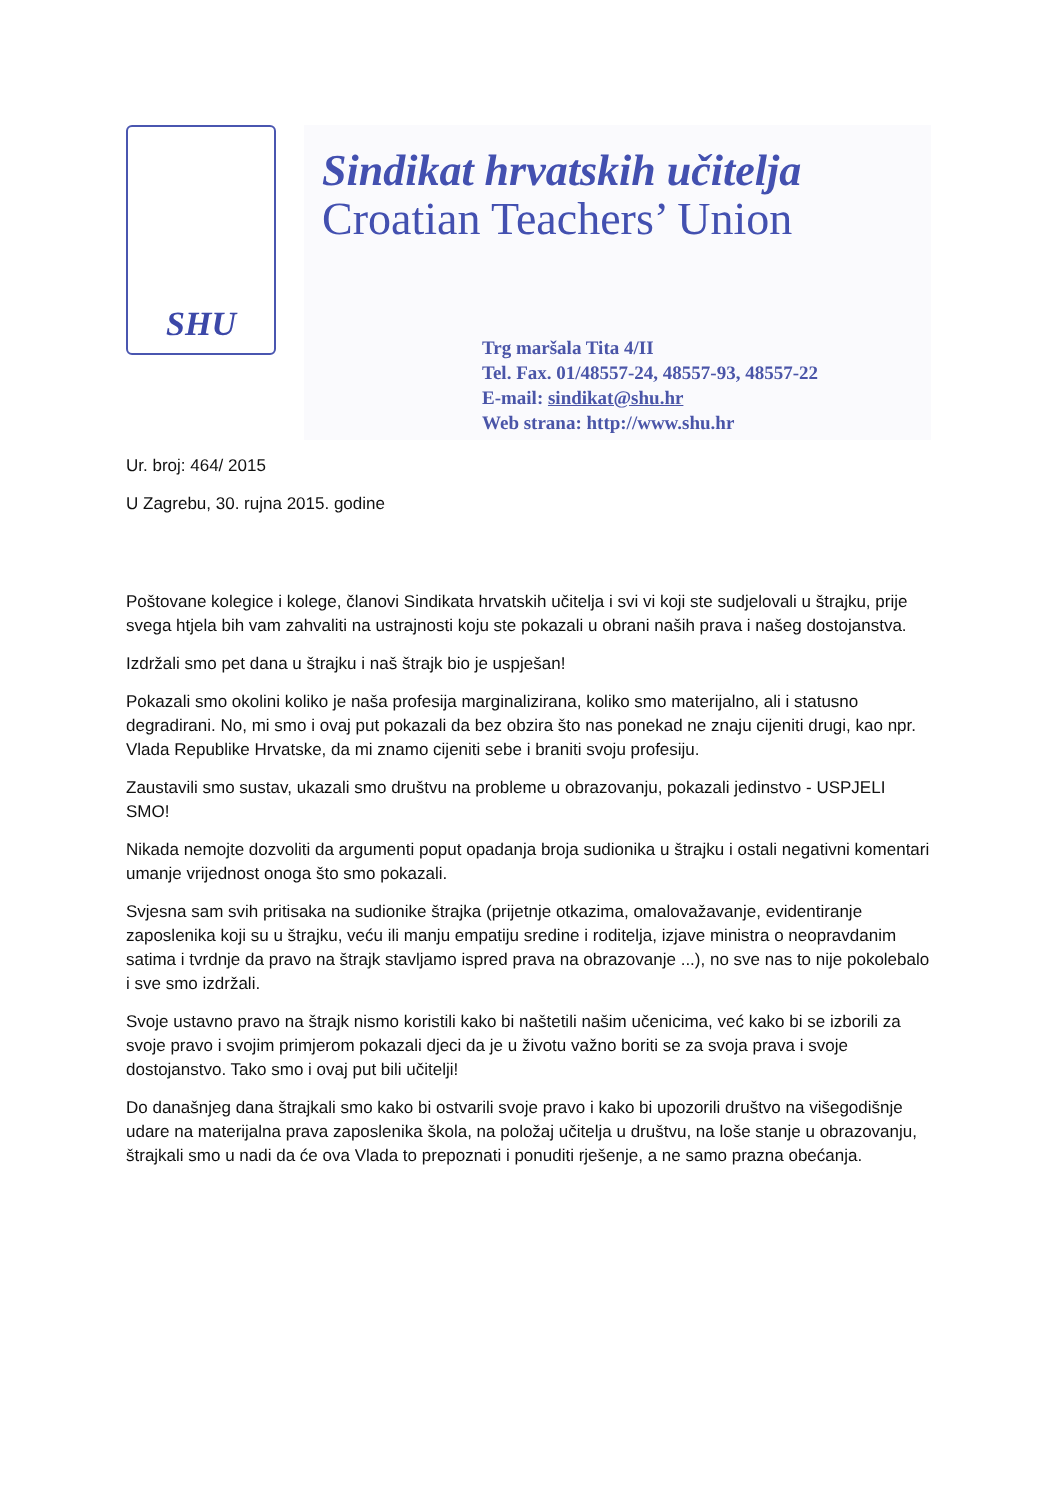SHU
Sindikat hrvatskih učitelja
Croatian Teachers’ Union
Trg maršala Tita 4/II
Tel. Fax. 01/48557-24, 48557-93, 48557-22
E-mail: sindikat@shu.hr
Web strana: http://www.shu.hr
Ur. broj: 464/ 2015
U Zagrebu, 30. rujna 2015. godine
Poštovane kolegice i kolege, članovi Sindikata hrvatskih učitelja i svi vi koji ste sudjelovali u štrajku, prije svega htjela bih vam zahvaliti na ustrajnosti koju ste pokazali u obrani naših prava i našeg dostojanstva.
Izdržali smo pet dana u štrajku i naš štrajk bio je uspješan!
Pokazali smo okolini koliko je naša profesija marginalizirana, koliko smo materijalno, ali i statusno degradirani. No, mi smo i ovaj put pokazali da bez obzira što nas ponekad ne znaju cijeniti drugi, kao npr. Vlada Republike Hrvatske, da mi znamo cijeniti sebe i braniti svoju profesiju.
Zaustavili smo sustav, ukazali smo društvu na probleme u obrazovanju, pokazali jedinstvo - USPJELI SMO!
Nikada nemojte dozvoliti da argumenti poput opadanja broja sudionika u štrajku i ostali negativni komentari umanje vrijednost onoga što smo pokazali.
Svjesna sam svih pritisaka na sudionike štrajka (prijetnje otkazima, omalovažavanje, evidentiranje zaposlenika koji su u štrajku, veću ili manju empatiju sredine i roditelja, izjave ministra o neopravdanim satima i tvrdnje da pravo na štrajk stavljamo ispred prava na obrazovanje ...), no sve nas to nije pokolebalo i sve smo izdržali.
Svoje ustavno pravo na štrajk nismo koristili kako bi naštetili našim učenicima, već kako bi se izborili za svoje pravo i svojim primjerom pokazali djeci da je u životu važno boriti se za svoja prava i svoje dostojanstvo. Tako smo i ovaj put bili učitelji!
Do današnjeg dana štrajkali smo kako bi ostvarili svoje pravo i kako bi upozorili društvo na višegodišnje udare na materijalna prava zaposlenika škola, na položaj učitelja u društvu, na loše stanje u obrazovanju, štrajkali smo u nadi da će ova Vlada to prepoznati i ponuditi rješenje, a ne samo prazna obećanja.